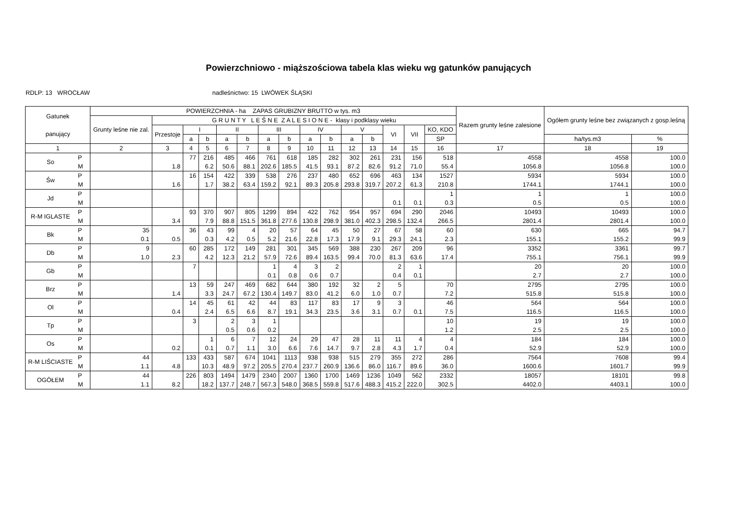Powierzchniowo - miąższościowa tabela klas wieku wg gatunków panujących
RDLP: 13 WROCŁAW nadleśnictwo: 15 LWÓWEK ŚLĄSKI
| Gatunek panujący | | POWIERZCHNIA - ha ZAPAS GRUBIZNY BRUTTO w tys. m3 | | | | | | | | | | | | | | | Razem grunty leśne zalesione | Ogółem grunty leśne bez związanych z gosp.leśną | |
| --- | --- | --- | --- | --- | --- | --- | --- | --- | --- | --- | --- | --- | --- | --- | --- | --- | --- | --- | --- |
| | | Grunty leśne nie zal. | G R U N T Y L E Ś N E Z A L E S I O N E - klasy i podklasy wieku | | | | | | | | | | | | | | | | |
| | | | Przestoje | I | | II | | III | | IV | | V | | VI | VII | KO, KDO | | | |
| | | | | a | b | a | b | a | b | a | b | a | b | | | SP | | ha/tys.m3 | % |
| 1 | | 2 | 3 | 4 | 5 | 6 | 7 | 8 | 9 | 10 | 11 | 12 | 13 | 14 | 15 | 16 | 17 | 18 | 19 |
| So | P M | | 1.8 | 77 | 216 6.2 | 485 50.6 | 466 88.1 | 761 202.6 | 618 185.5 | 185 41.5 | 282 93.1 | 302 87.2 | 261 82.6 | 231 91.2 | 156 71.0 | 518 55.4 | 4558 1056.8 | 4558 1056.8 | 100.0 100.0 |
| Św | P M | | 1.6 | 16 | 154 1.7 | 422 38.2 | 339 63.4 | 538 159.2 | 276 92.1 | 237 89.3 | 480 205.8 | 652 293.8 | 696 319.7 | 463 207.2 | 134 61.3 | 1527 210.8 | 5934 1744.1 | 5934 1744.1 | 100.0 100.0 |
| Jd | P M | | | | | | | | | | | | | 0.1 | 0.1 | 1 0.3 | 1 0.5 | 1 0.5 | 100.0 100.0 |
| R-M IGLASTE | P M | | 3.4 | 93 | 370 7.9 | 907 88.8 | 805 151.5 | 1299 361.8 | 894 277.6 | 422 130.8 | 762 298.9 | 954 381.0 | 957 402.3 | 694 298.5 | 290 132.4 | 2046 266.5 | 10493 2801.4 | 10493 2801.4 | 100.0 100.0 |
| Bk | P M | 35 0.1 | 0.5 | 36 | 43 0.3 | 99 4.2 | 4 0.5 | 20 5.2 | 57 21.6 | 64 22.8 | 45 17.3 | 50 17.9 | 27 9.1 | 67 29.3 | 58 24.1 | 60 2.3 | 630 155.1 | 665 155.2 | 94.7 99.9 |
| Db | P M | 9 1.0 | 2.3 | 60 | 285 4.2 | 172 12.3 | 149 21.2 | 281 57.9 | 301 72.6 | 345 89.4 | 569 163.5 | 388 99.4 | 230 70.0 | 267 81.3 | 209 63.6 | 96 17.4 | 3352 755.1 | 3361 756.1 | 99.7 99.9 |
| Gb | P M | | | 7 | | | | 1 0.1 | 4 0.8 | 3 0.6 | 2 0.7 | | | 2 0.4 | 1 0.1 | | 20 2.7 | 20 2.7 | 100.0 100.0 |
| Brz | P M | | 1.4 | 13 | 59 3.3 | 247 24.7 | 469 67.2 | 682 130.4 | 644 149.7 | 380 83.0 | 192 41.2 | 32 6.0 | 2 1.0 | 5 0.7 | | 70 7.2 | 2795 515.8 | 2795 515.8 | 100.0 100.0 |
| Ol | P M | | 0.4 | 14 | 45 2.4 | 61 6.5 | 42 6.6 | 44 8.7 | 83 19.1 | 117 34.3 | 83 23.5 | 17 3.6 | 9 3.1 | 3 0.7 | 0.1 | 46 7.5 | 564 116.5 | 564 116.5 | 100.0 100.0 |
| Tp | P M | | | 3 | | 2 0.5 | 3 0.6 | 1 0.2 | | | | | | | | 10 1.2 | 19 2.5 | 19 2.5 | 100.0 100.0 |
| Os | P M | | 0.2 | | 1 0.1 | 6 0.7 | 7 1.1 | 12 3.0 | 24 6.6 | 29 7.6 | 47 14.7 | 28 9.7 | 11 2.8 | 11 4.3 | 4 1.7 | 4 0.4 | 184 52.9 | 184 52.9 | 100.0 100.0 |
| R-M LIŚCIASTE | P M | 44 1.1 | 4.8 | 133 | 433 10.3 | 587 48.9 | 674 97.2 | 1041 205.5 | 1113 270.4 | 938 237.7 | 938 260.9 | 515 136.6 | 279 86.0 | 355 116.7 | 272 89.6 | 286 36.0 | 7564 1600.6 | 7608 1601.7 | 99.4 99.9 |
| OGÓŁEM | P M | 44 1.1 | 8.2 | 226 | 803 18.2 | 1494 137.7 | 1479 248.7 | 2340 567.3 | 2007 548.0 | 1360 368.5 | 1700 559.8 | 1469 517.6 | 1236 488.3 | 1049 415.2 | 562 222.0 | 2332 302.5 | 18057 4402.0 | 18101 4403.1 | 99.8 100.0 |